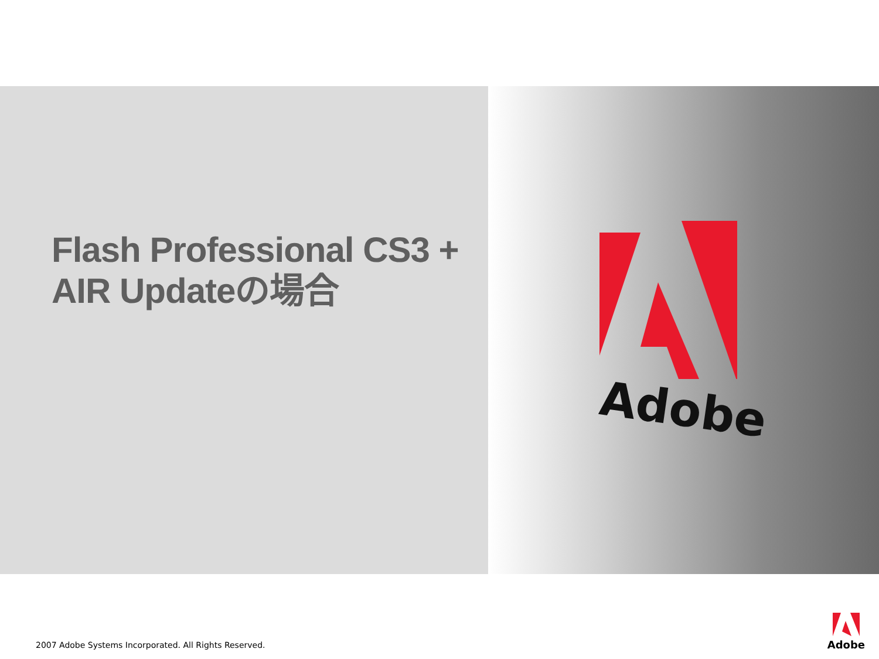Flash Professional CS3 +
AIR Updateの場合
Adobe
2007 Adobe Systems Incorporated. All Rights Reserved.
Adobe